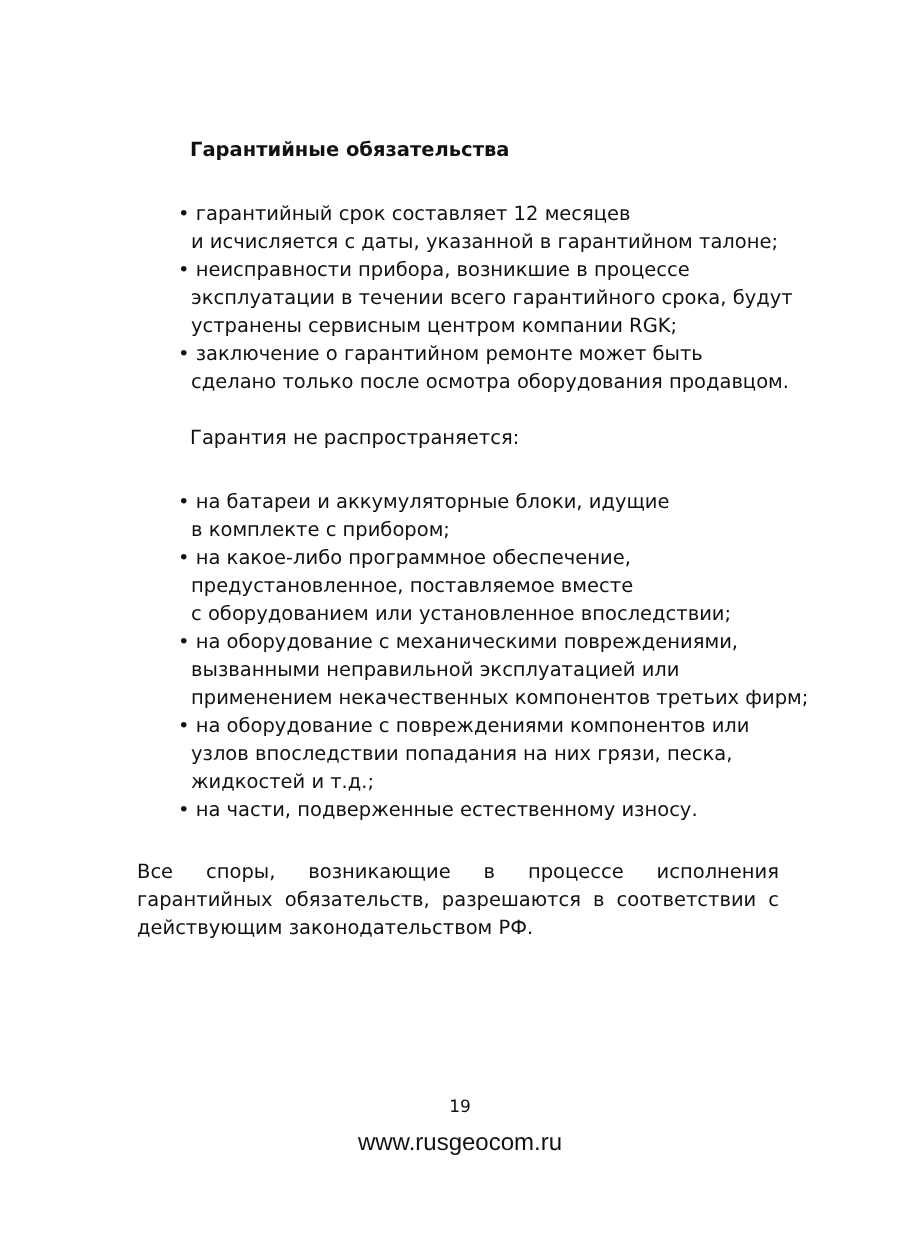Гарантийные обязательства
• гарантийный срок составляет 12 месяцев
и исчисляется с даты, указанной в гарантийном талоне;
• неисправности прибора, возникшие в процессе
эксплуатации в течении всего гарантийного срока, будут
устранены сервисным центром компании RGK;
• заключение о гарантийном ремонте может быть
сделано только после осмотра оборудования продавцом.
Гарантия не распространяется:
• на батареи и аккумуляторные блоки, идущие
в комплекте с прибором;
• на какое-либо программное обеспечение,
предустановленное, поставляемое вместе
с оборудованием или установленное впоследствии;
• на оборудование с механическими повреждениями,
вызванными неправильной эксплуатацией или
применением некачественных компонентов третьих фирм;
• на оборудование с повреждениями компонентов или
узлов впоследствии попадания на них грязи, песка,
жидкостей и т.д.;
• на части, подверженные естественному износу.
Все споры, возникающие в процессе исполнения гарантийных обязательств, разрешаются в соответствии с действующим законодательством РФ.
19
www.rusgeocom.ru